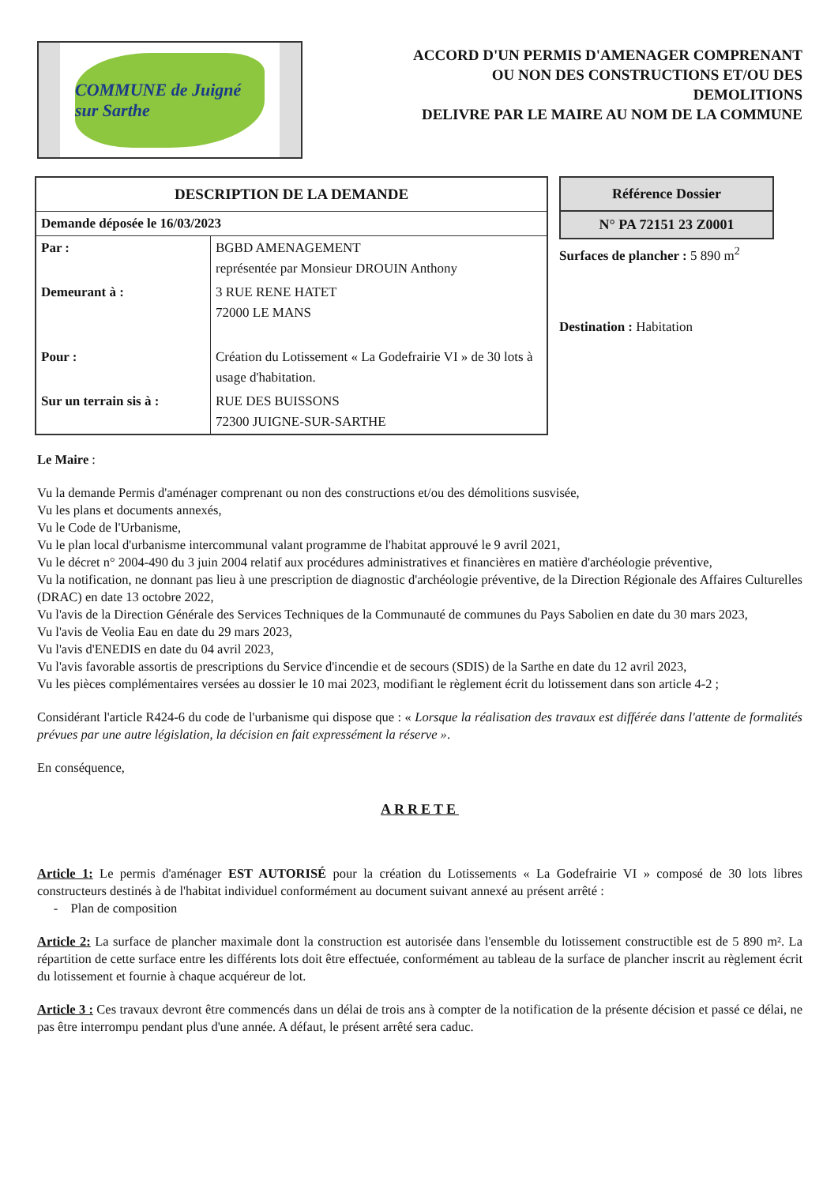COMMUNE de Juigné sur Sarthe
ACCORD D'UN PERMIS D'AMENAGER COMPRENANT
OU NON DES CONSTRUCTIONS ET/OU DES
DEMOLITIONS
DELIVRE PAR LE MAIRE AU NOM DE LA COMMUNE
| DESCRIPTION DE LA DEMANDE | |
| --- | --- |
| Demande déposée le 16/03/2023 | |
| Par : | BGBD AMENAGEMENT représentée par Monsieur DROUIN Anthony |
| Demeurant à : | 3 RUE RENE HATET 72000 LE MANS |
| Pour : | Création du Lotissement « La Godefrairie VI » de 30 lots à usage d'habitation. |
| Sur un terrain sis à : | RUE DES BUISSONS 72300 JUIGNE-SUR-SARTHE |
Référence Dossier
N° PA 72151 23 Z0001
Surfaces de plancher : 5 890 m<sup>2</sup>
Destination : Habitation
Le Maire :
Vu la demande Permis d'aménager comprenant ou non des constructions et/ou des démolitions susvisée,
Vu les plans et documents annexés,
Vu le Code de l'Urbanisme,
Vu le plan local d'urbanisme intercommunal valant programme de l'habitat approuvé le 9 avril 2021,
Vu le décret n° 2004-490 du 3 juin 2004 relatif aux procédures administratives et financières en matière d'archéologie préventive,
Vu la notification, ne donnant pas lieu à une prescription de diagnostic d'archéologie préventive, de la Direction Régionale des Affaires Culturelles (DRAC) en date 13 octobre 2022,
Vu l'avis de la Direction Générale des Services Techniques de la Communauté de communes du Pays Sabolien en date du 30 mars 2023,
Vu l'avis de Veolia Eau en date du 29 mars 2023,
Vu l'avis d'ENEDIS en date du 04 avril 2023,
Vu l'avis favorable assortis de prescriptions du Service d'incendie et de secours (SDIS) de la Sarthe en date du 12 avril 2023,
Vu les pièces complémentaires versées au dossier le 10 mai 2023, modifiant le règlement écrit du lotissement dans son article 4-2 ;
Considérant l'article R424-6 du code de l'urbanisme qui dispose que : « Lorsque la réalisation des travaux est différée dans l'attente de formalités prévues par une autre législation, la décision en fait expressément la réserve ».
En conséquence,
ARRETE
Article 1: Le permis d'aménager EST AUTORISÉ pour la création du Lotissements « La Godefrairie VI » composé de 30 lots libres constructeurs destinés à de l'habitat individuel conformément au document suivant annexé au présent arrêté :
- Plan de composition
Article 2: La surface de plancher maximale dont la construction est autorisée dans l'ensemble du lotissement constructible est de 5 890 m². La répartition de cette surface entre les différents lots doit être effectuée, conformément au tableau de la surface de plancher inscrit au règlement écrit du lotissement et fournie à chaque acquéreur de lot.
Article 3 : Ces travaux devront être commencés dans un délai de trois ans à compter de la notification de la présente décision et passé ce délai, ne pas être interrompu pendant plus d'une année. A défaut, le présent arrêté sera caduc.